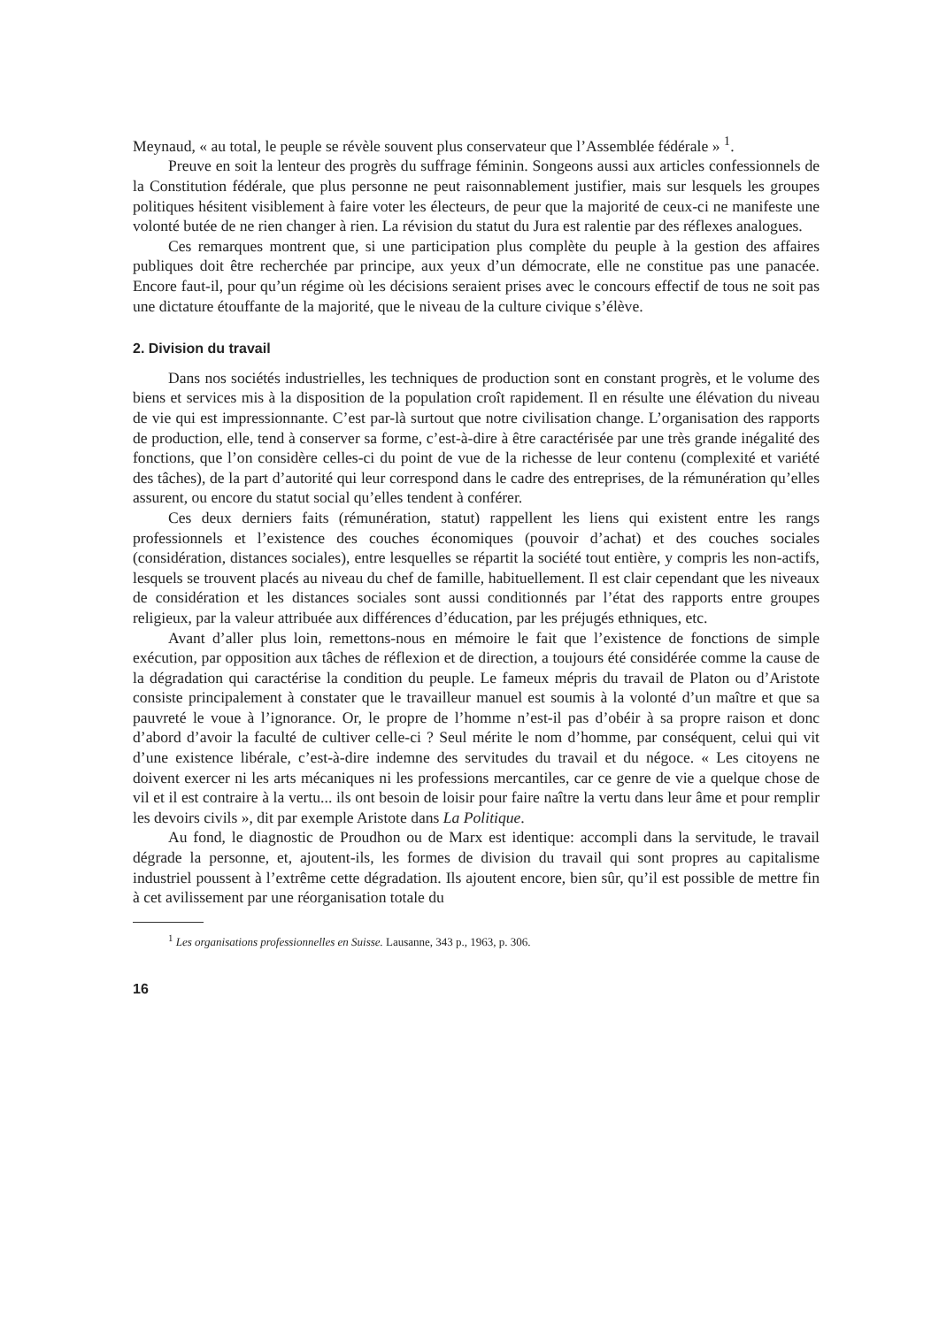Meynaud, « au total, le peuple se révèle souvent plus conservateur que l’Assemblée fédérale » <sup>1</sup>.
Preuve en soit la lenteur des progrès du suffrage féminin. Songeons aussi aux articles confessionnels de la Constitution fédérale, que plus personne ne peut raisonnablement justifier, mais sur lesquels les groupes politiques hésitent visiblement à faire voter les électeurs, de peur que la majorité de ceux-ci ne manifeste une volonté butée de ne rien changer à rien. La révision du statut du Jura est ralentie par des réflexes analogues.
Ces remarques montrent que, si une participation plus complète du peuple à la gestion des affaires publiques doit être recherchée par principe, aux yeux d’un démocrate, elle ne constitue pas une panacée. Encore faut-il, pour qu’un régime où les décisions seraient prises avec le concours effectif de tous ne soit pas une dictature étouffante de la majorité, que le niveau de la culture civique s’élève.
2. Division du travail
Dans nos sociétés industrielles, les techniques de production sont en constant progrès, et le volume des biens et services mis à la disposition de la population croît rapidement. Il en résulte une élévation du niveau de vie qui est impressionnante. C’est par-là surtout que notre civilisation change. L’organisation des rapports de production, elle, tend à conserver sa forme, c’est-à-dire à être caractérisée par une très grande inégalité des fonctions, que l’on considère celles-ci du point de vue de la richesse de leur contenu (complexité et variété des tâches), de la part d’autorité qui leur correspond dans le cadre des entreprises, de la rémunération qu’elles assurent, ou encore du statut social qu’elles tendent à conférer.
Ces deux derniers faits (rémunération, statut) rappellent les liens qui existent entre les rangs professionnels et l’existence des couches économiques (pouvoir d’achat) et des couches sociales (considération, distances sociales), entre lesquelles se répartit la société tout entière, y compris les non-actifs, lesquels se trouvent placés au niveau du chef de famille, habituellement. Il est clair cependant que les niveaux de considération et les distances sociales sont aussi conditionnés par l’état des rapports entre groupes religieux, par la valeur attribuée aux différences d’éducation, par les préjugés ethniques, etc.
Avant d’aller plus loin, remettons-nous en mémoire le fait que l’existence de fonctions de simple exécution, par opposition aux tâches de réflexion et de direction, a toujours été considérée comme la cause de la dégradation qui caractérise la condition du peuple. Le fameux mépris du travail de Platon ou d’Aristote consiste principalement à constater que le travailleur manuel est soumis à la volonté d’un maître et que sa pauvreté le voue à l’ignorance. Or, le propre de l’homme n’est-il pas d’obéir à sa propre raison et donc d’abord d’avoir la faculté de cultiver celle-ci ? Seul mérite le nom d’homme, par conséquent, celui qui vit d’une existence libérale, c’est-à-dire indemne des servitudes du travail et du négoce. « Les citoyens ne doivent exercer ni les arts mécaniques ni les professions mercantiles, car ce genre de vie a quelque chose de vil et il est contraire à la vertu... ils ont besoin de loisir pour faire naître la vertu dans leur âme et pour remplir les devoirs civils », dit par exemple Aristote dans La Politique.
Au fond, le diagnostic de Proudhon ou de Marx est identique: accompli dans la servitude, le travail dégrade la personne, et, ajoutent-ils, les formes de division du travail qui sont propres au capitalisme industriel poussent à l’extrême cette dégradation. Ils ajoutent encore, bien sûr, qu’il est possible de mettre fin à cet avilissement par une réorganisation totale du
<sup>1</sup> Les organisations professionnelles en Suisse. Lausanne, 343 p., 1963, p. 306.
16